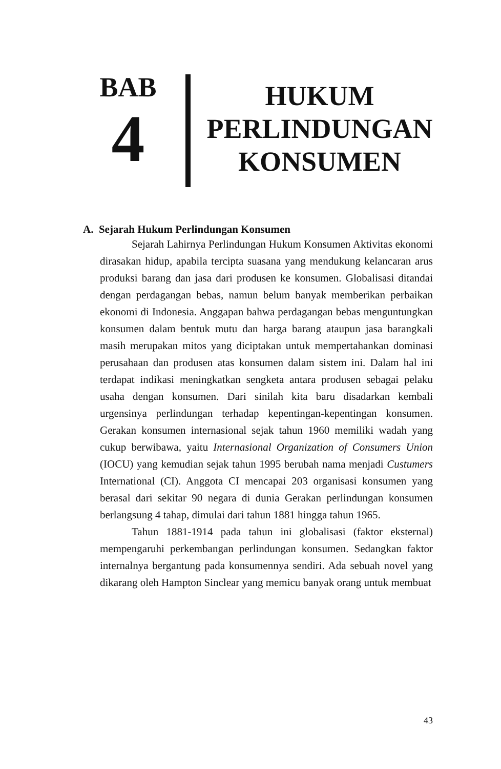BAB
4
HUKUM
PERLINDUNGAN
KONSUMEN
A. Sejarah Hukum Perlindungan Konsumen
Sejarah Lahirnya Perlindungan Hukum Konsumen Aktivitas ekonomi dirasakan hidup, apabila tercipta suasana yang mendukung kelancaran arus produksi barang dan jasa dari produsen ke konsumen. Globalisasi ditandai dengan perdagangan bebas, namun belum banyak memberikan perbaikan ekonomi di Indonesia. Anggapan bahwa perdagangan bebas menguntungkan konsumen dalam bentuk mutu dan harga barang ataupun jasa barangkali masih merupakan mitos yang diciptakan untuk mempertahankan dominasi perusahaan dan produsen atas konsumen dalam sistem ini. Dalam hal ini terdapat indikasi meningkatkan sengketa antara produsen sebagai pelaku usaha dengan konsumen. Dari sinilah kita baru disadarkan kembali urgensinya perlindungan terhadap kepentingan-kepentingan konsumen. Gerakan konsumen internasional sejak tahun 1960 memiliki wadah yang cukup berwibawa, yaitu Internasional Organization of Consumers Union (IOCU) yang kemudian sejak tahun 1995 berubah nama menjadi Custumers International (CI). Anggota CI mencapai 203 organisasi konsumen yang berasal dari sekitar 90 negara di dunia Gerakan perlindungan konsumen berlangsung 4 tahap, dimulai dari tahun 1881 hingga tahun 1965.
Tahun 1881-1914 pada tahun ini globalisasi (faktor eksternal) mempengaruhi perkembangan perlindungan konsumen. Sedangkan faktor internalnya bergantung pada konsumennya sendiri. Ada sebuah novel yang dikarang oleh Hampton Sinclear yang memicu banyak orang untuk membuat
43